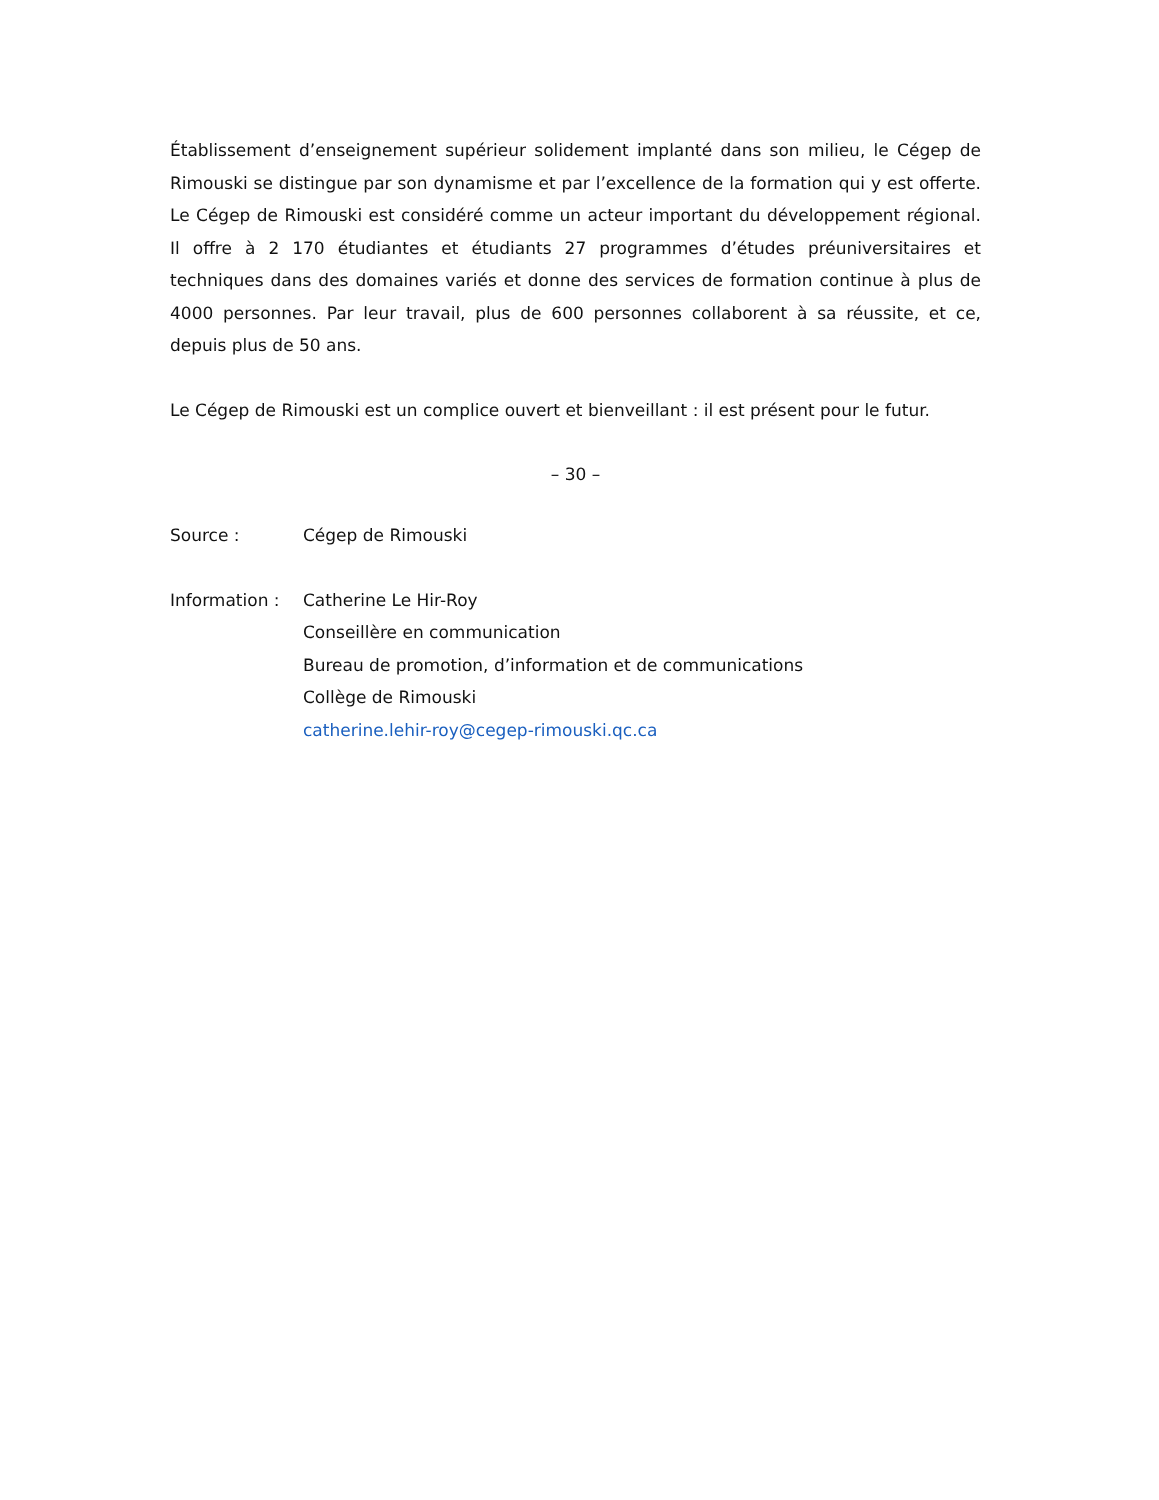Établissement d’enseignement supérieur solidement implanté dans son milieu, le Cégep de Rimouski se distingue par son dynamisme et par l’excellence de la formation qui y est offerte. Le Cégep de Rimouski est considéré comme un acteur important du développement régional. Il offre à 2 170 étudiantes et étudiants 27 programmes d’études préuniversitaires et techniques dans des domaines variés et donne des services de formation continue à plus de 4000 personnes. Par leur travail, plus de 600 personnes collaborent à sa réussite, et ce, depuis plus de 50 ans.
Le Cégep de Rimouski est un complice ouvert et bienveillant : il est présent pour le futur.
– 30 –
| Source : | Cégep de Rimouski |
| Information : | Catherine Le Hir-Roy Conseillère en communication Bureau de promotion, d’information et de communications Collège de Rimouski catherine.lehir-roy@cegep-rimouski.qc.ca |